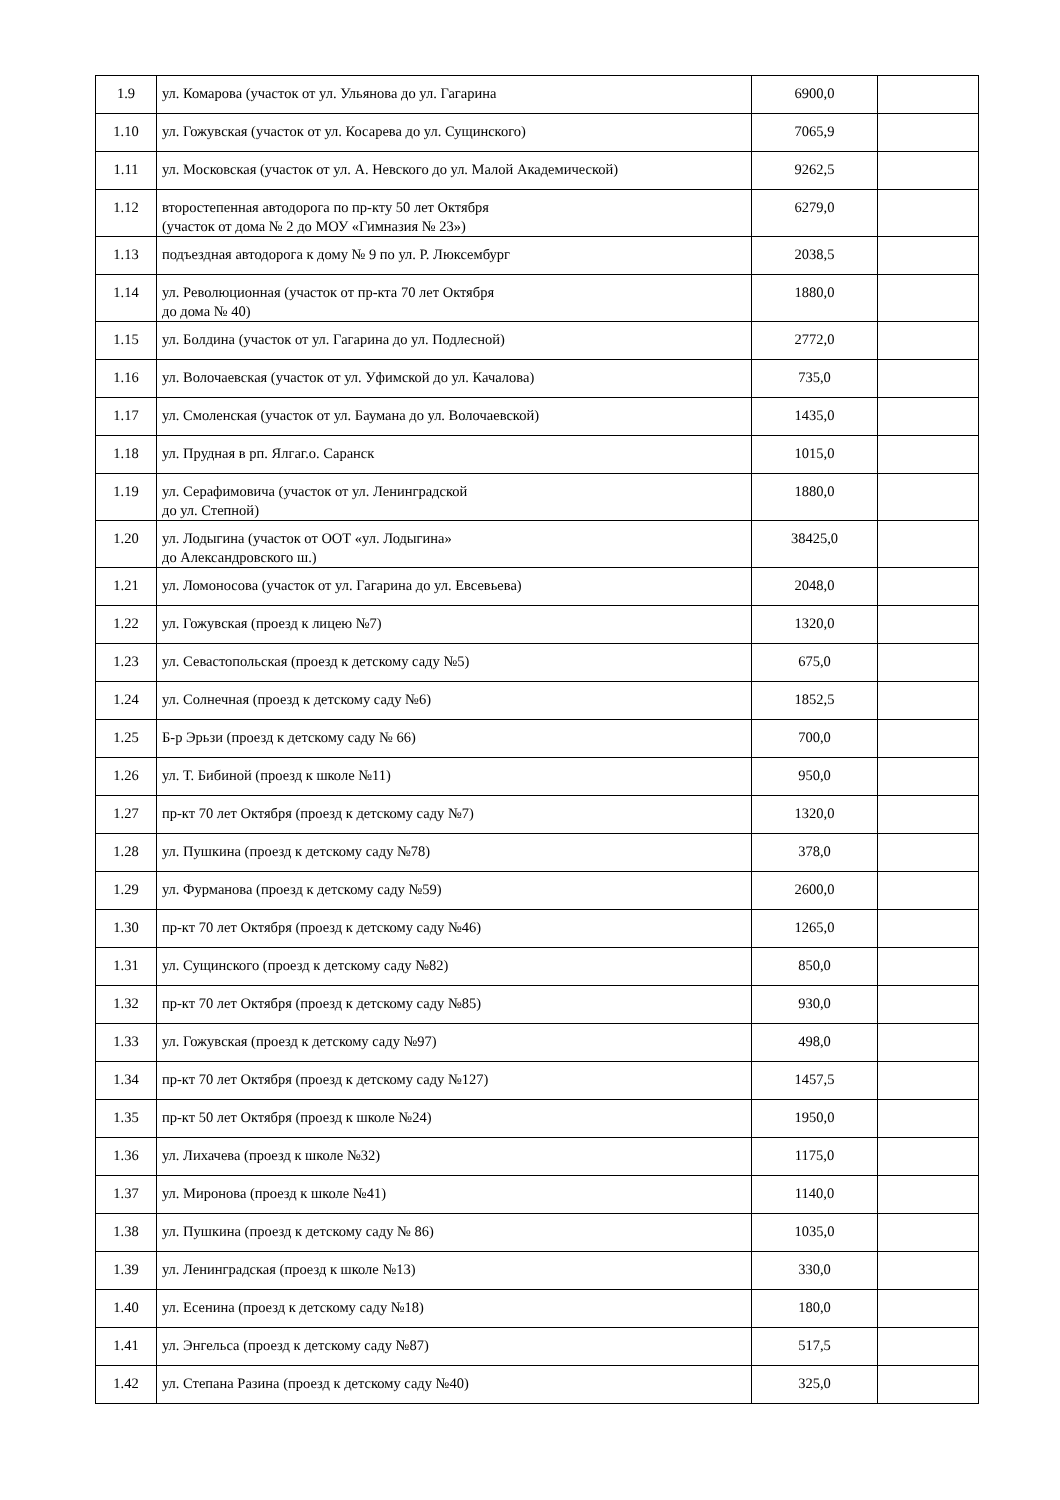| 1.9 | ул. Комарова (участок от ул. Ульянова до ул. Гагарина | 6900,0 | |
| 1.10 | ул. Гожувская (участок от ул. Косарева до ул. Сущинского) | 7065,9 | |
| 1.11 | ул. Московская (участок от ул. А. Невского до ул. Малой Академической) | 9262,5 | |
| 1.12 | второстепенная автодорога по пр-кту 50 лет Октября (участок от дома № 2 до МОУ «Гимназия № 23») | 6279,0 | |
| 1.13 | подъездная автодорога к дому № 9 по ул. Р. Люксембург | 2038,5 | |
| 1.14 | ул. Революционная (участок от пр-кта 70 лет Октября до дома № 40) | 1880,0 | |
| 1.15 | ул. Болдина (участок от ул. Гагарина до ул. Подлесной) | 2772,0 | |
| 1.16 | ул. Волочаевская (участок от ул. Уфимской до ул. Качалова) | 735,0 | |
| 1.17 | ул. Смоленская (участок от ул. Баумана до ул. Волочаевской) | 1435,0 | |
| 1.18 | ул. Прудная в рп. Ялгаг.о. Саранск | 1015,0 | |
| 1.19 | ул. Серафимовича (участок от ул. Ленинградской до ул. Степной) | 1880,0 | |
| 1.20 | ул. Лодыгина (участок от ООТ «ул. Лодыгина» до Александровского ш.) | 38425,0 | |
| 1.21 | ул. Ломоносова (участок от ул. Гагарина до ул. Евсевьева) | 2048,0 | |
| 1.22 | ул. Гожувская (проезд к лицею №7) | 1320,0 | |
| 1.23 | ул. Севастопольская (проезд к детскому саду №5) | 675,0 | |
| 1.24 | ул. Солнечная (проезд к детскому саду №6) | 1852,5 | |
| 1.25 | Б-р Эрьзи (проезд к детскому саду № 66) | 700,0 | |
| 1.26 | ул. Т. Бибиной (проезд к школе №11) | 950,0 | |
| 1.27 | пр-кт 70 лет Октября (проезд к детскому саду №7) | 1320,0 | |
| 1.28 | ул. Пушкина (проезд к детскому саду №78) | 378,0 | |
| 1.29 | ул. Фурманова (проезд к детскому саду №59) | 2600,0 | |
| 1.30 | пр-кт 70 лет Октября (проезд к детскому саду №46) | 1265,0 | |
| 1.31 | ул. Сущинского (проезд к детскому саду №82) | 850,0 | |
| 1.32 | пр-кт 70 лет Октября (проезд к детскому саду №85) | 930,0 | |
| 1.33 | ул. Гожувская (проезд к детскому саду №97) | 498,0 | |
| 1.34 | пр-кт 70 лет Октября (проезд к детскому саду №127) | 1457,5 | |
| 1.35 | пр-кт 50 лет Октября (проезд к школе №24) | 1950,0 | |
| 1.36 | ул. Лихачева (проезд к школе №32) | 1175,0 | |
| 1.37 | ул. Миронова (проезд к школе №41) | 1140,0 | |
| 1.38 | ул. Пушкина (проезд к детскому саду № 86) | 1035,0 | |
| 1.39 | ул. Ленинградская (проезд к школе №13) | 330,0 | |
| 1.40 | ул. Есенина (проезд к детскому саду №18) | 180,0 | |
| 1.41 | ул. Энгельса (проезд к детскому саду №87) | 517,5 | |
| 1.42 | ул. Степана Разина (проезд к детскому саду №40) | 325,0 | |